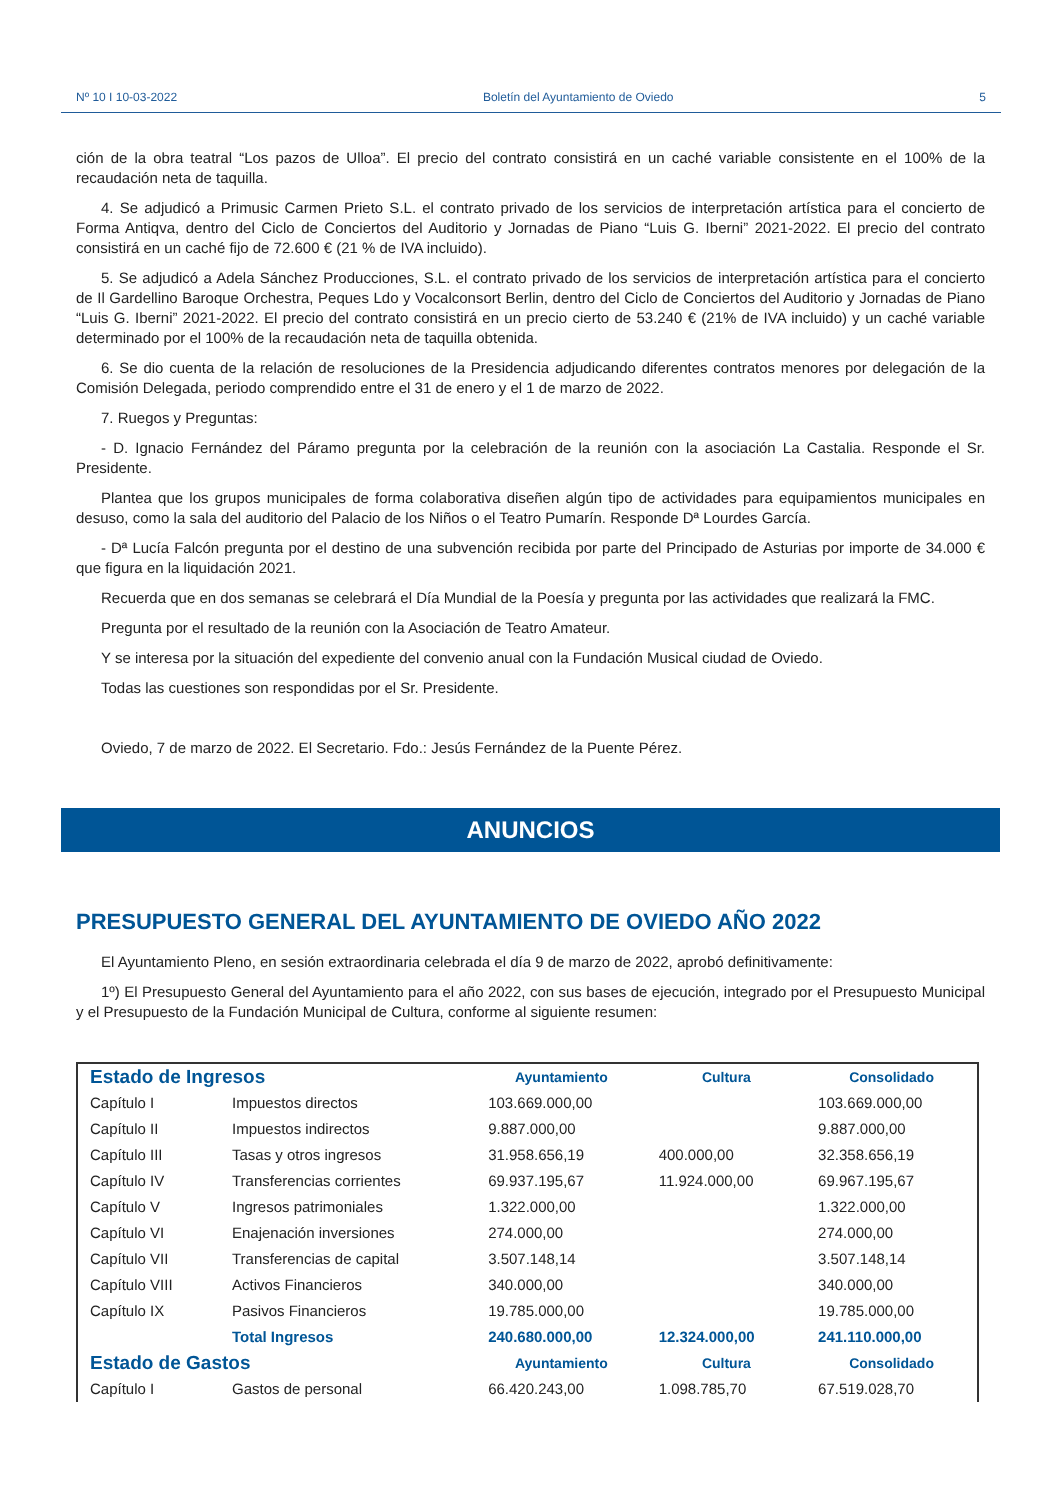Nº 10 I 10-03-2022 Boletín del Ayuntamiento de Oviedo 5
ción de la obra teatral “Los pazos de Ulloa”. El precio del contrato consistirá en un caché variable consistente en el 100% de la recaudación neta de taquilla.
4. Se adjudicó a Primusic Carmen Prieto S.L. el contrato privado de los servicios de interpretación artística para el concierto de Forma Antiqva, dentro del Ciclo de Conciertos del Auditorio y Jornadas de Piano “Luis G. Iberni” 2021-2022. El precio del contrato consistirá en un caché fijo de 72.600 € (21 % de IVA incluido).
5. Se adjudicó a Adela Sánchez Producciones, S.L. el contrato privado de los servicios de interpretación artística para el concierto de Il Gardellino Baroque Orchestra, Peques Ldo y Vocalconsort Berlin, dentro del Ciclo de Conciertos del Auditorio y Jornadas de Piano “Luis G. Iberni” 2021-2022. El precio del contrato consistirá en un precio cierto de 53.240 € (21% de IVA incluido) y un caché variable determinado por el 100% de la recaudación neta de taquilla obtenida.
6. Se dio cuenta de la relación de resoluciones de la Presidencia adjudicando diferentes contratos menores por delegación de la Comisión Delegada, periodo comprendido entre el 31 de enero y el 1 de marzo de 2022.
7. Ruegos y Preguntas:
- D. Ignacio Fernández del Páramo pregunta por la celebración de la reunión con la asociación La Castalia. Responde el Sr. Presidente.
Plantea que los grupos municipales de forma colaborativa diseñen algún tipo de actividades para equipamientos municipales en desuso, como la sala del auditorio del Palacio de los Niños o el Teatro Pumarín. Responde Dª Lourdes García.
- Dª Lucía Falcón pregunta por el destino de una subvención recibida por parte del Principado de Asturias por importe de 34.000 € que figura en la liquidación 2021.
Recuerda que en dos semanas se celebrará el Día Mundial de la Poesía y pregunta por las actividades que realizará la FMC.
Pregunta por el resultado de la reunión con la Asociación de Teatro Amateur.
Y se interesa por la situación del expediente del convenio anual con la Fundación Musical ciudad de Oviedo.
Todas las cuestiones son respondidas por el Sr. Presidente.
Oviedo, 7 de marzo de 2022. El Secretario. Fdo.: Jesús Fernández de la Puente Pérez.
ANUNCIOS
PRESUPUESTO GENERAL DEL AYUNTAMIENTO DE OVIEDO AÑO 2022
El Ayuntamiento Pleno, en sesión extraordinaria celebrada el día 9 de marzo de 2022, aprobó definitivamente:
1º) El Presupuesto General del Ayuntamiento para el año 2022, con sus bases de ejecución, integrado por el Presupuesto Municipal y el Presupuesto de la Fundación Municipal de Cultura, conforme al siguiente resumen:
| Estado de Ingresos | | Ayuntamiento | Cultura | Consolidado |
| --- | --- | --- | --- | --- |
| Capítulo I | Impuestos directos | 103.669.000,00 | | 103.669.000,00 |
| Capítulo II | Impuestos indirectos | 9.887.000,00 | | 9.887.000,00 |
| Capítulo III | Tasas y otros ingresos | 31.958.656,19 | 400.000,00 | 32.358.656,19 |
| Capítulo IV | Transferencias corrientes | 69.937.195,67 | 11.924.000,00 | 69.967.195,67 |
| Capítulo V | Ingresos patrimoniales | 1.322.000,00 | | 1.322.000,00 |
| Capítulo VI | Enajenación inversiones | 274.000,00 | | 274.000,00 |
| Capítulo VII | Transferencias de capital | 3.507.148,14 | | 3.507.148,14 |
| Capítulo VIII | Activos Financieros | 340.000,00 | | 340.000,00 |
| Capítulo IX | Pasivos Financieros | 19.785.000,00 | | 19.785.000,00 |
| | Total Ingresos | 240.680.000,00 | 12.324.000,00 | 241.110.000,00 |
| Estado de Gastos | | Ayuntamiento | Cultura | Consolidado |
| Capítulo I | Gastos de personal | 66.420.243,00 | 1.098.785,70 | 67.519.028,70 |